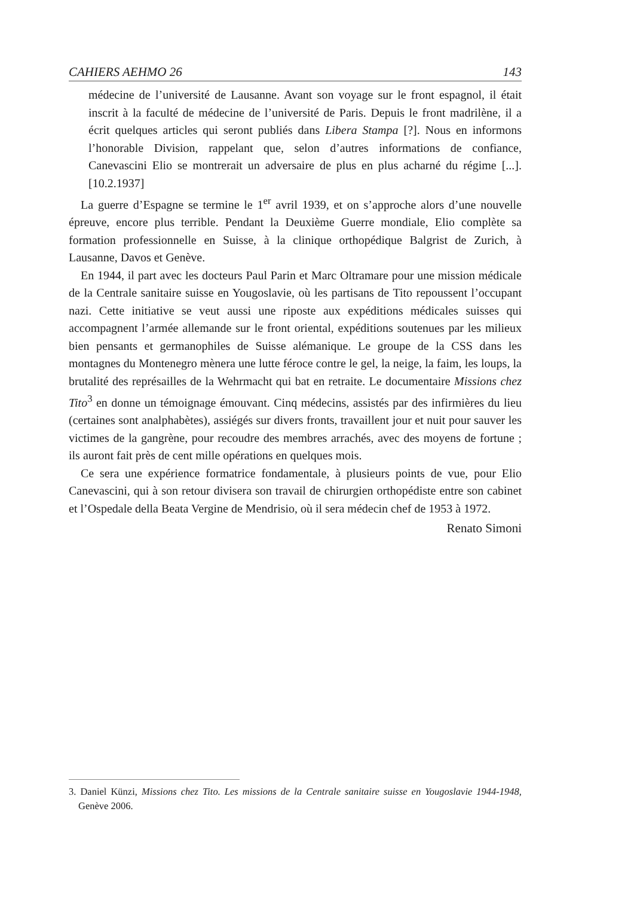CAHIERS AEHMO 26 143
médecine de l’université de Lausanne. Avant son voyage sur le front espagnol, il était inscrit à la faculté de médecine de l’université de Paris. Depuis le front madrilène, il a écrit quelques articles qui seront publiés dans Libera Stampa [?]. Nous en informons l’honorable Division, rappelant que, selon d’autres informations de confiance, Canevascini Elio se montrerait un adversaire de plus en plus acharné du régime [...]. [10.2.1937]
La guerre d’Espagne se termine le 1<sup>er</sup> avril 1939, et on s’approche alors d’une nouvelle épreuve, encore plus terrible. Pendant la Deuxième Guerre mondiale, Elio complète sa formation professionnelle en Suisse, à la clinique orthopédique Balgrist de Zurich, à Lausanne, Davos et Genève.
En 1944, il part avec les docteurs Paul Parin et Marc Oltramare pour une mission médicale de la Centrale sanitaire suisse en Yougoslavie, où les partisans de Tito repoussent l’occupant nazi. Cette initiative se veut aussi une riposte aux expéditions médicales suisses qui accompagnent l’armée allemande sur le front oriental, expéditions soutenues par les milieux bien pensants et germanophiles de Suisse alémanique. Le groupe de la CSS dans les montagnes du Montenegro mènera une lutte féroce contre le gel, la neige, la faim, les loups, la brutalité des représailles de la Wehrmacht qui bat en retraite. Le documentaire Missions chez Tito<sup>3</sup> en donne un témoignage émouvant. Cinq médecins, assistés par des infirmières du lieu (certaines sont analphabètes), assiégés sur divers fronts, travaillent jour et nuit pour sauver les victimes de la gangrène, pour recoudre des membres arrachés, avec des moyens de fortune ; ils auront fait près de cent mille opérations en quelques mois.
Ce sera une expérience formatrice fondamentale, à plusieurs points de vue, pour Elio Canevascini, qui à son retour divisera son travail de chirurgien orthopédiste entre son cabinet et l’Ospedale della Beata Vergine de Mendrisio, où il sera médecin chef de 1953 à 1972.
Renato Simoni
3. Daniel Künzi, Missions chez Tito. Les missions de la Centrale sanitaire suisse en Yougoslavie 1944-1948, Genève 2006.